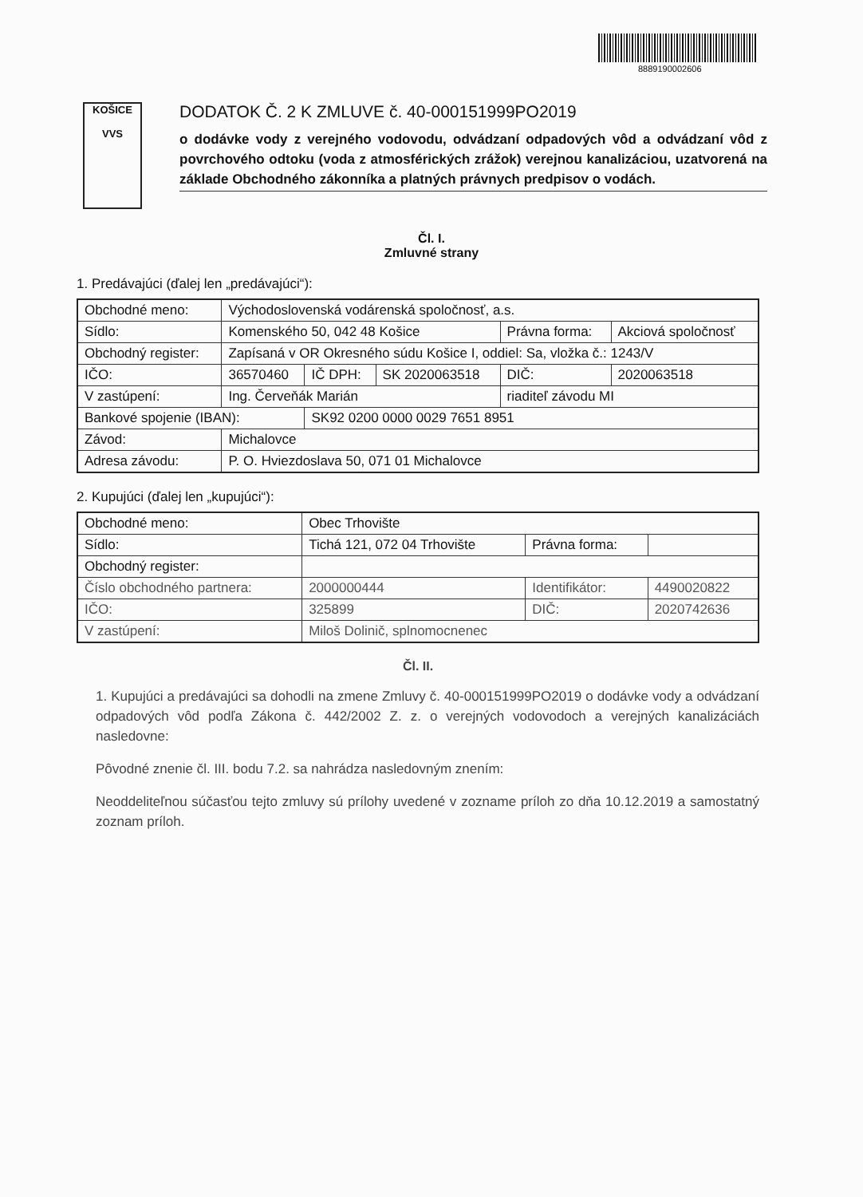8889190002606
KOŠICE
VVS
DODATOK Č. 2 K ZMLUVE č. 40-000151999PO2019
o dodávke vody z verejného vodovodu, odvádzaní odpadových vôd a odvádzaní vôd z povrchového odtoku (voda z atmosférických zrážok) verejnou kanalizáciou, uzatvorená na základe Obchodného zákonníka a platných právnych predpisov o vodách.
Čl. I.
Zmluvné strany
1. Predávajúci (ďalej len „predávajúci“):
| Obchodné meno: | Východoslovenská vodárenská spoločnosť, a.s. | | | | |
| Sídlo: | Komenského 50, 042 48 Košice | | | Právna forma: | Akciová spoločnosť |
| Obchodný register: | Zapísaná v OR Okresného súdu Košice I, oddiel: Sa, vložka č.: 1243/V | | | | |
| IČO: | 36570460 | IČ DPH: | SK 2020063518 | DIČ: | 2020063518 |
| V zastúpení: | Ing. Červeňák Marián | | | riaditeľ závodu MI | |
| Bankové spojenie (IBAN): | | SK92 0200 0000 0029 7651 8951 | | | |
| Závod: | Michalovce | | | | |
| Adresa závodu: | P. O. Hviezdoslava 50, 071 01 Michalovce | | | | |
2. Kupujúci (ďalej len „kupujúci“):
| Obchodné meno: | Obec Trhovište | | |
| Sídlo: | Tichá 121, 072 04 Trhovište | Právna forma: | |
| Obchodný register: | | | |
| Číslo obchodného partnera: | 2000000444 | Identifikátor: | 4490020822 |
| IČO: | 325899 | DIČ: | 2020742636 |
| V zastúpení: | Miloš Dolinič, splnomocnenec | | |
Čl. II.
1. Kupujúci a predávajúci sa dohodli na zmene Zmluvy č. 40-000151999PO2019 o dodávke vody a odvádzaní odpadových vôd podľa Zákona č. 442/2002 Z. z. o verejných vodovodoch a verejných kanalizáciách nasledovne:
Pôvodné znenie čl. III. bodu 7.2. sa nahrádza nasledovným znením:
Neoddeliteľnou súčasťou tejto zmluvy sú prílohy uvedené v zozname príloh zo dňa 10.12.2019 a samostatný zoznam príloh.